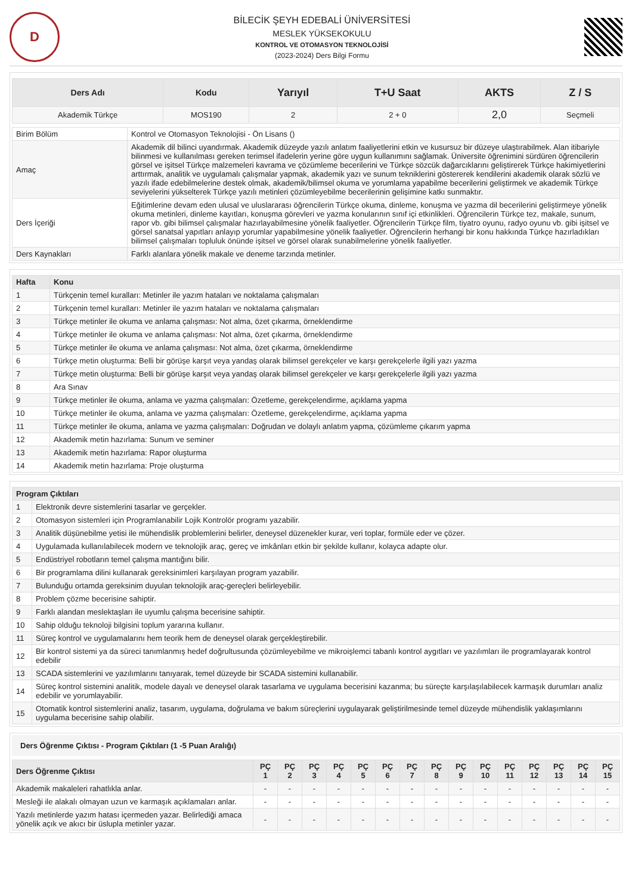D
BİLECİK ŞEYH EDEBALİ ÜNİVERSİTESİ
MESLEK YÜKSEKOKULU
KONTROL VE OTOMASYON TEKNOLOJİSİ
(2023-2024) Ders Bilgi Formu
| Ders Adı | Kodu | Yarıyıl | T+U Saat | AKTS | Z / S |
| --- | --- | --- | --- | --- | --- |
| Akademik Türkçe | MOS190 | 2 | 2 + 0 | 2,0 | Seçmeli |
| Birim Bölüm | Kontrol ve Otomasyon Teknolojisi - Ön Lisans () |
| Amaç | Akademik dil bilinci uyandırmak. Akademik düzeyde yazılı anlatım faaliyetlerini etkin ve kusursuz bir düzeye ulaştırabilmek. Alan itibariyle bilinmesi ve kullanılması gereken terimsel ifadelerin yerine göre uygun kullanımını sağlamak. Üniversite öğrenimini sürdüren öğrencilerin görsel ve işitsel Türkçe malzemeleri kavrama ve çözümleme becerilerini ve Türkçe sözcük dağarcıklarını geliştirerek Türkçe hakimiyetlerini arttırmak, analitik ve uygulamalı çalışmalar yapmak, akademik yazı ve sunum tekniklerini göstererek kendilerini akademik olarak sözlü ve yazılı ifade edebilmelerine destek olmak, akademik/bilimsel okuma ve yorumlama yapabilme becerilerini geliştirmek ve akademik Türkçe seviyelerini yükselterek Türkçe yazılı metinleri çözümleyebilme becerilerinin gelişimine katkı sunmaktır. |
| Ders İçeriği | Eğitimlerine devam eden ulusal ve uluslararası öğrencilerin Türkçe okuma, dinleme, konuşma ve yazma dil becerilerini geliştirmeye yönelik okuma metinleri, dinleme kayıtları, konuşma görevleri ve yazma konularının sınıf içi etkinlikleri. Öğrencilerin Türkçe tez, makale, sunum, rapor vb. gibi bilimsel çalışmalar hazırlayabilmesine yönelik faaliyetler. Öğrencilerin Türkçe film, tiyatro oyunu, radyo oyunu vb. gibi işitsel ve görsel sanatsal yapıtları anlayıp yorumlar yapabilmesine yönelik faaliyetler. Öğrencilerin herhangi bir konu hakkında Türkçe hazırladıkları bilimsel çalışmaları topluluk önünde işitsel ve görsel olarak sunabilmelerine yönelik faaliyetler. |
| Ders Kaynakları | Farklı alanlara yönelik makale ve deneme tarzında metinler. |
| Hafta | Konu |
| --- | --- |
| 1 | Türkçenin temel kuralları: Metinler ile yazım hataları ve noktalama çalışmaları |
| 2 | Türkçenin temel kuralları: Metinler ile yazım hataları ve noktalama çalışmaları |
| 3 | Türkçe metinler ile okuma ve anlama çalışması: Not alma, özet çıkarma, örneklendirme |
| 4 | Türkçe metinler ile okuma ve anlama çalışması: Not alma, özet çıkarma, örneklendirme |
| 5 | Türkçe metinler ile okuma ve anlama çalışması: Not alma, özet çıkarma, örneklendirme |
| 6 | Türkçe metin oluşturma: Belli bir görüşe karşıt veya yandaş olarak bilimsel gerekçeler ve karşı gerekçelerle ilgili yazı yazma |
| 7 | Türkçe metin oluşturma: Belli bir görüşe karşıt veya yandaş olarak bilimsel gerekçeler ve karşı gerekçelerle ilgili yazı yazma |
| 8 | Ara Sınav |
| 9 | Türkçe metinler ile okuma, anlama ve yazma çalışmaları: Özetleme, gerekçelendirme, açıklama yapma |
| 10 | Türkçe metinler ile okuma, anlama ve yazma çalışmaları: Özetleme, gerekçelendirme, açıklama yapma |
| 11 | Türkçe metinler ile okuma, anlama ve yazma çalışmaları: Doğrudan ve dolaylı anlatım yapma, çözümleme çıkarım yapma |
| 12 | Akademik metin hazırlama: Sunum ve seminer |
| 13 | Akademik metin hazırlama: Rapor oluşturma |
| 14 | Akademik metin hazırlama: Proje oluşturma |
| Program Çıktıları | |
| --- | --- |
| 1 | Elektronik devre sistemlerini tasarlar ve gerçekler. |
| 2 | Otomasyon sistemleri için Programlanabilir Lojik Kontrolör programı yazabilir. |
| 3 | Analitik düşünebilme yetisi ile mühendislik problemlerini belirler, deneysel düzenekler kurar, veri toplar, formüle eder ve çözer. |
| 4 | Uygulamada kullanılabilecek modern ve teknolojik araç, gereç ve imkânları etkin bir şekilde kullanır, kolayca adapte olur. |
| 5 | Endüstriyel robotların temel çalışma mantığını bilir. |
| 6 | Bir programlama dilini kullanarak gereksinimleri karşılayan program yazabilir. |
| 7 | Bulunduğu ortamda gereksinim duyulan teknolojik araç-gereçleri belirleyebilir. |
| 8 | Problem çözme becerisine sahiptir. |
| 9 | Farklı alandan meslektaşları ile uyumlu çalışma becerisine sahiptir. |
| 10 | Sahip olduğu teknoloji bilgisini toplum yararına kullanır. |
| 11 | Süreç kontrol ve uygulamalarını hem teorik hem de deneysel olarak gerçekleştirebilir. |
| 12 | Bir kontrol sistemi ya da süreci tanımlanmış hedef doğrultusunda çözümleyebilme ve mikroişlemci tabanlı kontrol aygıtları ve yazılımları ile programlayarak kontrol edebilir |
| 13 | SCADA sistemlerini ve yazılımlarını tanıyarak, temel düzeyde bir SCADA sistemini kullanabilir. |
| 14 | Süreç kontrol sistemini analitik, modele dayalı ve deneysel olarak tasarlama ve uygulama becerisini kazanma; bu süreçte karşılaşılabilecek karmaşık durumları analiz edebilir ve yorumlayabilir. |
| 15 | Otomatik kontrol sistemlerini analiz, tasarım, uygulama, doğrulama ve bakım süreçlerini uygulayarak geliştirilmesinde temel düzeyde mühendislik yaklaşımlarını uygulama becerisine sahip olabilir. |
Ders Öğrenme Çıktısı - Program Çıktıları (1 -5 Puan Aralığı)
| Ders Öğrenme Çıktısı | PÇ 1 | PÇ 2 | PÇ 3 | PÇ 4 | PÇ 5 | PÇ 6 | PÇ 7 | PÇ 8 | PÇ 9 | PÇ 10 | PÇ 11 | PÇ 12 | PÇ 13 | PÇ 14 | PÇ 15 |
| --- | --- | --- | --- | --- | --- | --- | --- | --- | --- | --- | --- | --- | --- | --- | --- |
| Akademik makaleleri rahatlıkla anlar. | - | - | - | - | - | - | - | - | - | - | - | - | - | - | - |
| Mesleği ile alakalı olmayan uzun ve karmaşık açıklamaları anlar. | - | - | - | - | - | - | - | - | - | - | - | - | - | - | - |
| Yazılı metinlerde yazım hatası içermeden yazar. Belirlediği amaca yönelik açık ve akıcı bir üslupla metinler yazar. | - | - | - | - | - | - | - | - | - | - | - | - | - | - | - |